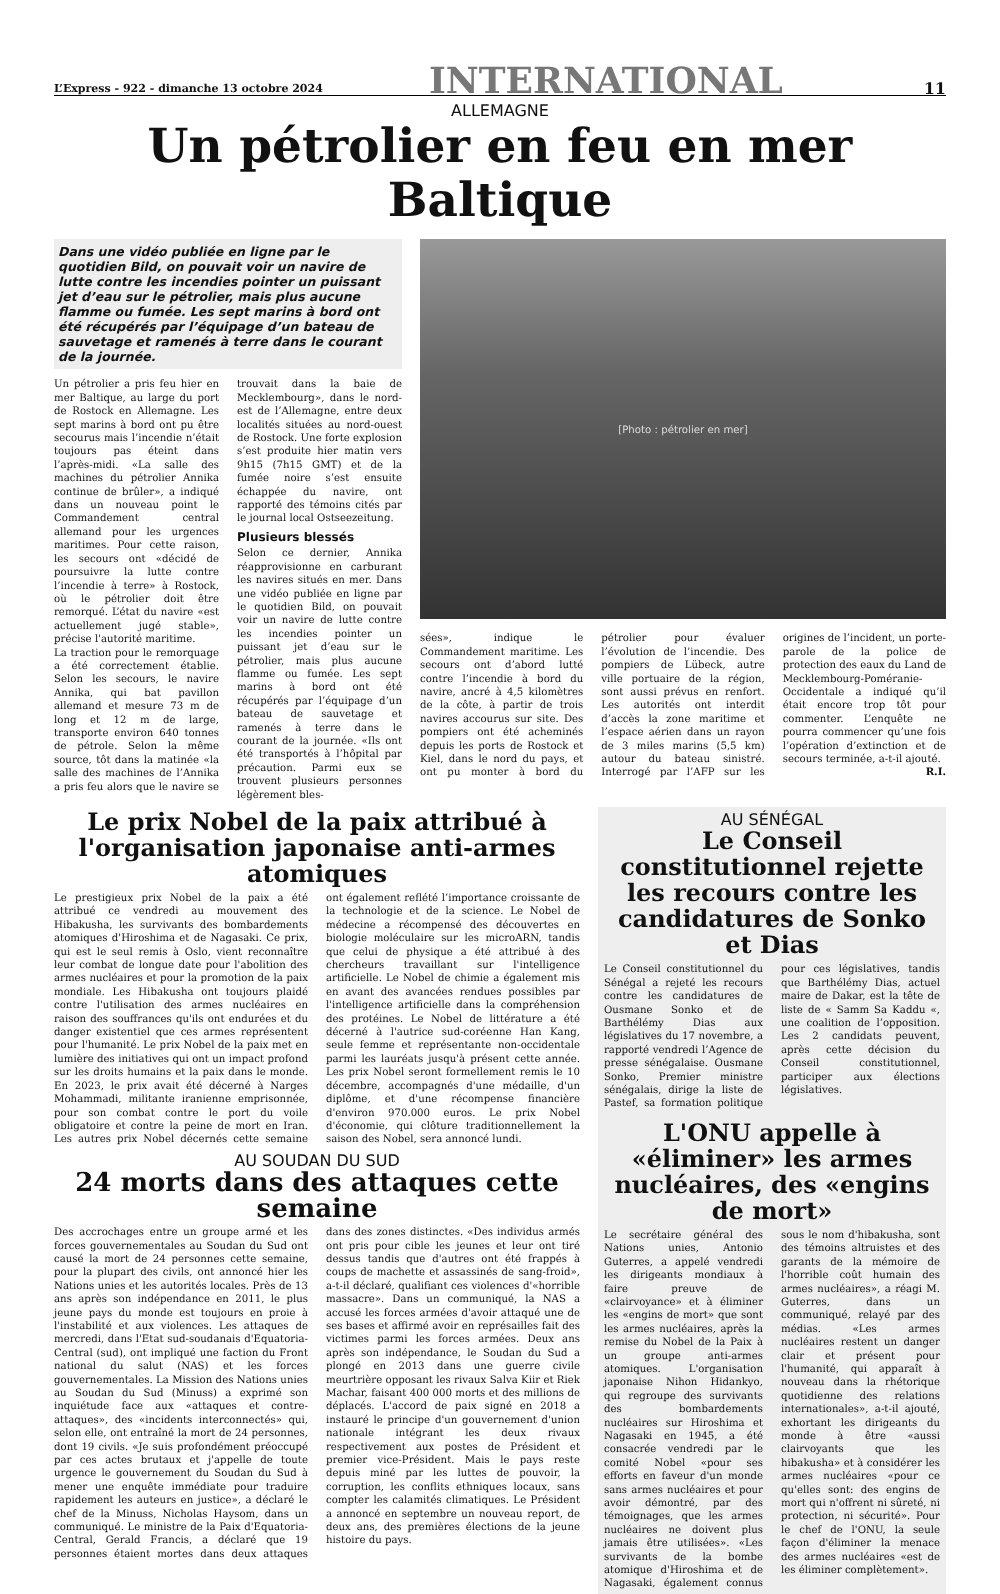L’Express - 922 - dimanche 13 octobre 2024
INTERNATIONAL
11
ALLEMAGNE
Un pétrolier en feu en mer Baltique
Dans une vidéo publiée en ligne par le quotidien Bild, on pouvait voir un navire de lutte contre les incendies pointer un puissant jet d’eau sur le pétrolier, mais plus aucune flamme ou fumée. Les sept marins à bord ont été récupérés par l’équipage d’un bateau de sauvetage et ramenés à terre dans le courant de la journée.
Un pétrolier a pris feu hier en mer Baltique, au large du port de Rostock en Allemagne. Les sept marins à bord ont pu être secourus mais l’incendie n’était toujours pas éteint dans l’après-midi. «La salle des machines du pétrolier Annika continue de brûler», a indiqué dans un nouveau point le Commandement central allemand pour les urgences maritimes. Pour cette raison, les secours ont «décidé de poursuivre la lutte contre l’incendie à terre» à Rostock, où le pétrolier doit être remorqué. L’état du navire «est actuellement jugé stable», précise l'autorité maritime.
La traction pour le remorquage a été correctement établie. Selon les secours, le navire Annika, qui bat pavillon allemand et mesure 73 m de long et 12 m de large, transporte environ 640 tonnes de pétrole. Selon la même source, tôt dans la matinée «la salle des machines de l’Annika a pris feu alors que le navire se trouvait dans la baie de Mecklembourg», dans le nord-est de l’Allemagne, entre deux localités situées au nord-ouest de Rostock. Une forte explosion s’est produite hier matin vers 9h15 (7h15 GMT) et de la fumée noire s’est ensuite échappée du navire, ont rapporté des témoins cités par le journal local Ostseezeitung.
Plusieurs blessés
Selon ce dernier, Annika réapprovisionne en carburant les navires situés en mer. Dans une vidéo publiée en ligne par le quotidien Bild, on pouvait voir un navire de lutte contre les incendies pointer un puissant jet d’eau sur le pétrolier, mais plus aucune flamme ou fumée. Les sept marins à bord ont été récupérés par l’équipage d’un bateau de sauvetage et ramenés à terre dans le courant de la journée. «Ils ont été transportés à l’hôpital par précaution. Parmi eux se trouvent plusieurs personnes légèrement bles-
[Photo : pétrolier en mer]
sées», indique le Commandement maritime. Les secours ont d’abord lutté contre l’incendie à bord du navire, ancré à 4,5 kilomètres de la côte, à partir de trois navires accourus sur site. Des pompiers ont été acheminés depuis les ports de Rostock et Kiel, dans le nord du pays, et ont pu monter à bord du pétrolier pour évaluer l’évolution de l’incendie. Des pompiers de Lübeck, autre ville portuaire de la région, sont aussi prévus en renfort. Les autorités ont interdit d’accès la zone maritime et l’espace aérien dans un rayon de 3 miles marins (5,5 km) autour du bateau sinistré. Interrogé par l’AFP sur les origines de l’incident, un porte-parole de la police de protection des eaux du Land de Mecklembourg-Poméranie-Occidentale a indiqué qu’il était encore trop tôt pour commenter. L’enquête ne pourra commencer qu’une fois l’opération d’extinction et de secours terminée, a-t-il ajouté.
R.I.
Le prix Nobel de la paix attribué à l'organisation japonaise anti-armes atomiques
Le prestigieux prix Nobel de la paix a été attribué ce vendredi au mouvement des Hibakusha, les survivants des bombardements atomiques d'Hiroshima et de Nagasaki. Ce prix, qui est le seul remis à Oslo, vient reconnaître leur combat de longue date pour l'abolition des armes nucléaires et pour la promotion de la paix mondiale. Les Hibakusha ont toujours plaidé contre l'utilisation des armes nucléaires en raison des souffrances qu'ils ont endurées et du danger existentiel que ces armes représentent pour l'humanité. Le prix Nobel de la paix met en lumière des initiatives qui ont un impact profond sur les droits humains et la paix dans le monde. En 2023, le prix avait été décerné à Narges Mohammadi, militante iranienne emprisonnée, pour son combat contre le port du voile obligatoire et contre la peine de mort en Iran. Les autres prix Nobel décernés cette semaine ont également reflété l’importance croissante de la technologie et de la science. Le Nobel de médecine a récompensé des découvertes en biologie moléculaire sur les microARN, tandis que celui de physique a été attribué à des chercheurs travaillant sur l'intelligence artificielle. Le Nobel de chimie a également mis en avant des avancées rendues possibles par l'intelligence artificielle dans la compréhension des protéines. Le Nobel de littérature a été décerné à l'autrice sud-coréenne Han Kang, seule femme et représentante non-occidentale parmi les lauréats jusqu'à présent cette année. Les prix Nobel seront formellement remis le 10 décembre, accompagnés d'une médaille, d'un diplôme, et d'une récompense financière d'environ 970.000 euros. Le prix Nobel d'économie, qui clôture traditionnellement la saison des Nobel, sera annoncé lundi.
AU SOUDAN DU SUD
24 morts dans des attaques cette semaine
Des accrochages entre un groupe armé et les forces gouvernementales au Soudan du Sud ont causé la mort de 24 personnes cette semaine, pour la plupart des civils, ont annoncé hier les Nations unies et les autorités locales. Près de 13 ans après son indépendance en 2011, le plus jeune pays du monde est toujours en proie à l'instabilité et aux violences. Les attaques de mercredi, dans l'Etat sud-soudanais d'Equatoria-Central (sud), ont impliqué une faction du Front national du salut (NAS) et les forces gouvernementales. La Mission des Nations unies au Soudan du Sud (Minuss) a exprimé son inquiétude face aux «attaques et contre-attaques», des «incidents interconnectés» qui, selon elle, ont entraîné la mort de 24 personnes, dont 19 civils. «Je suis profondément préoccupé par ces actes brutaux et j'appelle de toute urgence le gouvernement du Soudan du Sud à mener une enquête immédiate pour traduire rapidement les auteurs en justice», a déclaré le chef de la Minuss, Nicholas Haysom, dans un communiqué. Le ministre de la Paix d'Equatoria-Central, Gerald Francis, a déclaré que 19 personnes étaient mortes dans deux attaques dans des zones distinctes. «Des individus armés ont pris pour cible les jeunes et leur ont tiré dessus tandis que d'autres ont été frappés à coups de machette et assassinés de sang-froid», a-t-il déclaré, qualifiant ces violences d'«horrible massacre». Dans un communiqué, la NAS a accusé les forces armées d'avoir attaqué une de ses bases et affirmé avoir en représailles fait des victimes parmi les forces armées. Deux ans après son indépendance, le Soudan du Sud a plongé en 2013 dans une guerre civile meurtrière opposant les rivaux Salva Kiir et Riek Machar, faisant 400 000 morts et des millions de déplacés. L'accord de paix signé en 2018 a instauré le principe d'un gouvernement d'union nationale intégrant les deux rivaux respectivement aux postes de Président et premier vice-Président. Mais le pays reste depuis miné par les luttes de pouvoir, la corruption, les conflits ethniques locaux, sans compter les calamités climatiques. Le Président a annoncé en septembre un nouveau report, de deux ans, des premières élections de la jeune histoire du pays.
AU SÉNÉGAL
Le Conseil constitutionnel rejette les recours contre les candidatures de Sonko et Dias
Le Conseil constitutionnel du Sénégal a rejeté les recours contre les candidatures de Ousmane Sonko et de Barthélémy Dias aux législatives du 17 novembre, a rapporté vendredi l’Agence de presse sénégalaise. Ousmane Sonko, Premier ministre sénégalais, dirige la liste de Pastef, sa formation politique pour ces législatives, tandis que Barthélémy Dias, actuel maire de Dakar, est la tête de liste de « Samm Sa Kaddu «, une coalition de l’opposition. Les 2 candidats peuvent, après cette décision du Conseil constitutionnel, participer aux élections législatives.
L'ONU appelle à «éliminer» les armes nucléaires, des «engins de mort»
Le secrétaire général des Nations unies, Antonio Guterres, a appelé vendredi les dirigeants mondiaux à faire preuve de «clairvoyance» et à éliminer les «engins de mort» que sont les armes nucléaires, après la remise du Nobel de la Paix à un groupe anti-armes atomiques. L'organisation japonaise Nihon Hidankyo, qui regroupe des survivants des bombardements nucléaires sur Hiroshima et Nagasaki en 1945, a été consacrée vendredi par le comité Nobel «pour ses efforts en faveur d'un monde sans armes nucléaires et pour avoir démontré, par des témoignages, que les armes nucléaires ne doivent plus jamais être utilisées». «Les survivants de la bombe atomique d'Hiroshima et de Nagasaki, également connus sous le nom d'hibakusha, sont des témoins altruistes et des garants de la mémoire de l'horrible coût humain des armes nucléaires», a réagi M. Guterres, dans un communiqué, relayé par des médias. «Les armes nucléaires restent un danger clair et présent pour l'humanité, qui apparaît à nouveau dans la rhétorique quotidienne des relations internationales», a-t-il ajouté, exhortant les dirigeants du monde à être «aussi clairvoyants que les hibakusha» et à considérer les armes nucléaires «pour ce qu'elles sont: des engins de mort qui n'offrent ni sûreté, ni protection, ni sécurité». Pour le chef de l'ONU, la seule façon d'éliminer la menace des armes nucléaires «est de les éliminer complètement».